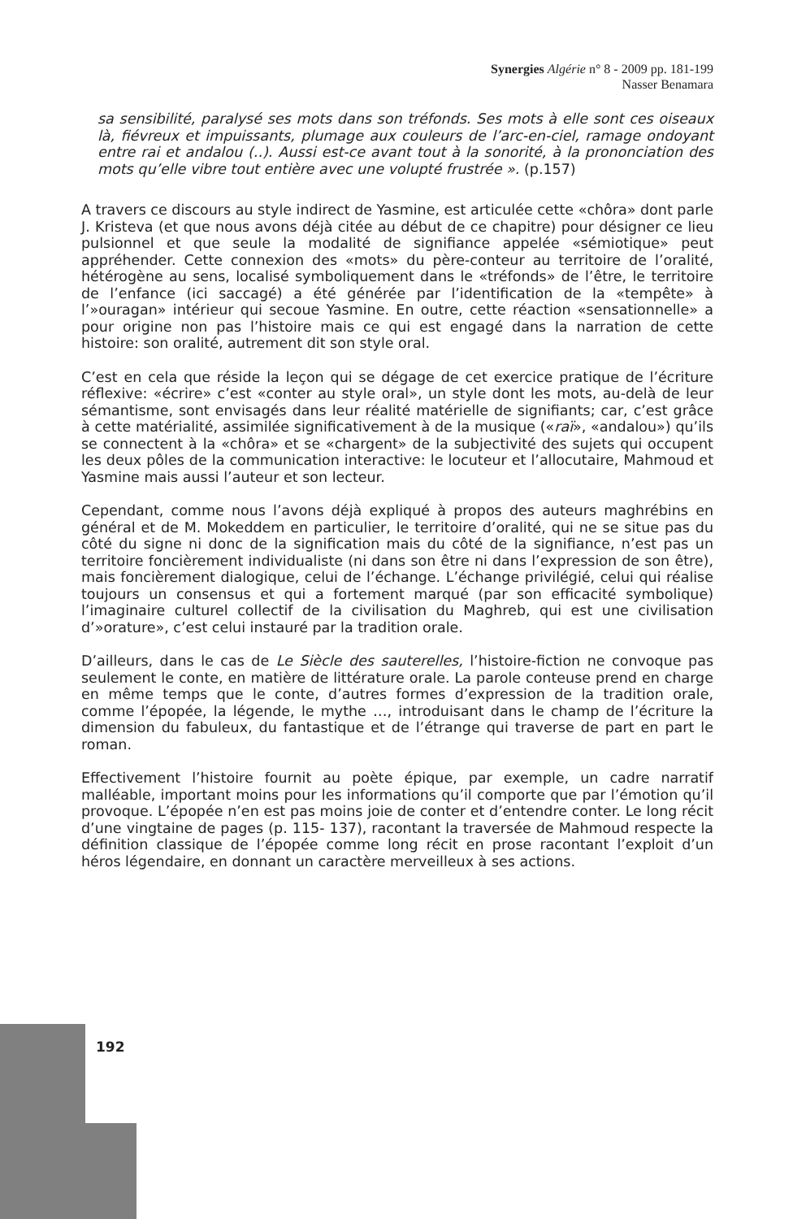Synergies Algérie n° 8 - 2009 pp. 181-199
Nasser Benamara
sa sensibilité, paralysé ses mots dans son tréfonds. Ses mots à elle sont ces oiseaux là, fiévreux et impuissants, plumage aux couleurs de l’arc-en-ciel, ramage ondoyant entre rai et andalou (..). Aussi est-ce avant tout à la sonorité, à la prononciation des mots qu’elle vibre tout entière avec une volupté frustrée ». (p.157)
A travers ce discours au style indirect de Yasmine, est articulée cette «chôra» dont parle J. Kristeva (et que nous avons déjà citée au début de ce chapitre) pour désigner ce lieu pulsionnel et que seule la modalité de signifiance appelée «sémiotique» peut appréhender. Cette connexion des «mots» du père-conteur au territoire de l’oralité, hétérogène au sens, localisé symboliquement dans le «tréfonds» de l’être, le territoire de l’enfance (ici saccagé) a été générée par l’identification de la «tempête» à l’»ouragan» intérieur qui secoue Yasmine. En outre, cette réaction «sensationnelle» a pour origine non pas l’histoire mais ce qui est engagé dans la narration de cette histoire: son oralité, autrement dit son style oral.
C’est en cela que réside la leçon qui se dégage de cet exercice pratique de l’écriture réflexive: «écrire» c’est «conter au style oral», un style dont les mots, au-delà de leur sémantisme, sont envisagés dans leur réalité matérielle de signifiants; car, c’est grâce à cette matérialité, assimilée significativement à de la musique («raï», «andalou») qu’ils se connectent à la «chôra» et se «chargent» de la subjectivité des sujets qui occupent les deux pôles de la communication interactive: le locuteur et l’allocutaire, Mahmoud et Yasmine mais aussi l’auteur et son lecteur.
Cependant, comme nous l’avons déjà expliqué à propos des auteurs maghrébins en général et de M. Mokeddem en particulier, le territoire d’oralité, qui ne se situe pas du côté du signe ni donc de la signification mais du côté de la signifiance, n’est pas un territoire foncièrement individualiste (ni dans son être ni dans l’expression de son être), mais foncièrement dialogique, celui de l’échange. L’échange privilégié, celui qui réalise toujours un consensus et qui a fortement marqué (par son efficacité symbolique) l’imaginaire culturel collectif de la civilisation du Maghreb, qui est une civilisation d’»orature», c’est celui instauré par la tradition orale.
D’ailleurs, dans le cas de Le Siècle des sauterelles, l’histoire-fiction ne convoque pas seulement le conte, en matière de littérature orale. La parole conteuse prend en charge en même temps que le conte, d’autres formes d’expression de la tradition orale, comme l’épopée, la légende, le mythe …, introduisant dans le champ de l’écriture la dimension du fabuleux, du fantastique et de l’étrange qui traverse de part en part le roman.
Effectivement l’histoire fournit au poète épique, par exemple, un cadre narratif malléable, important moins pour les informations qu’il comporte que par l’émotion qu’il provoque. L’épopée n’en est pas moins joie de conter et d’entendre conter. Le long récit d’une vingtaine de pages (p. 115- 137), racontant la traversée de Mahmoud respecte la définition classique de l’épopée comme long récit en prose racontant l’exploit d’un héros légendaire, en donnant un caractère merveilleux à ses actions.
192